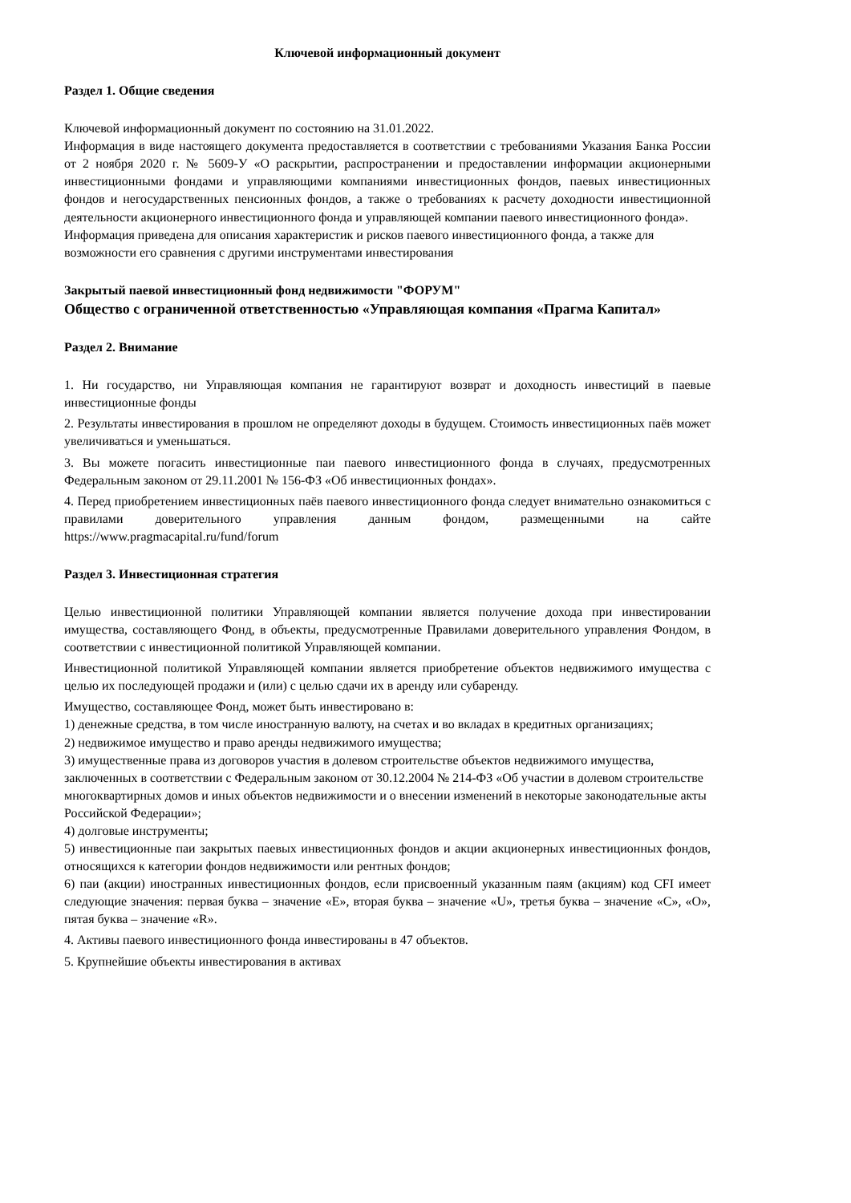Ключевой информационный документ
Раздел 1. Общие сведения
Ключевой информационный документ по состоянию на 31.01.2022.
Информация в виде настоящего документа предоставляется в соответствии с требованиями Указания Банка России от 2 ноября 2020 г. № 5609-У «О раскрытии, распространении и предоставлении информации акционерными инвестиционными фондами и управляющими компаниями инвестиционных фондов, паевых инвестиционных фондов и негосударственных пенсионных фондов, а также о требованиях к расчету доходности инвестиционной деятельности акционерного инвестиционного фонда и управляющей компании паевого инвестиционного фонда».
Информация приведена для описания характеристик и рисков паевого инвестиционного фонда, а также для возможности его сравнения с другими инструментами инвестирования
Закрытый паевой инвестиционный фонд недвижимости "ФОРУМ"
Общество с ограниченной ответственностью «Управляющая компания «Прагма Капитал»
Раздел 2. Внимание
1. Ни государство, ни Управляющая компания не гарантируют возврат и доходность инвестиций в паевые инвестиционные фонды
2. Результаты инвестирования в прошлом не определяют доходы в будущем. Стоимость инвестиционных паёв может увеличиваться и уменьшаться.
3. Вы можете погасить инвестиционные паи паевого инвестиционного фонда в случаях, предусмотренных Федеральным законом от 29.11.2001 № 156-ФЗ «Об инвестиционных фондах».
4. Перед приобретением инвестиционных паёв паевого инвестиционного фонда следует внимательно ознакомиться с правилами доверительного управления данным фондом, размещенными на сайте https://www.pragmacapital.ru/fund/forum
Раздел 3. Инвестиционная стратегия
Целью инвестиционной политики Управляющей компании является получение дохода при инвестировании имущества, составляющего Фонд, в объекты, предусмотренные Правилами доверительного управления Фондом, в соответствии с инвестиционной политикой Управляющей компании.
Инвестиционной политикой Управляющей компании является приобретение объектов недвижимого имущества с целью их последующей продажи и (или) с целью сдачи их в аренду или субаренду.
Имущество, составляющее Фонд, может быть инвестировано в:
1) денежные средства, в том числе иностранную валюту, на счетах и во вкладах в кредитных организациях;
2) недвижимое имущество и право аренды недвижимого имущества;
3) имущественные права из договоров участия в долевом строительстве объектов недвижимого имущества, заключенных в соответствии с Федеральным законом от 30.12.2004 № 214-ФЗ «Об участии в долевом строительстве многоквартирных домов и иных объектов недвижимости и о внесении изменений в некоторые законодательные акты Российской Федерации»;
4) долговые инструменты;
5) инвестиционные паи закрытых паевых инвестиционных фондов и акции акционерных инвестиционных фондов, относящихся к категории фондов недвижимости или рентных фондов;
6) паи (акции) иностранных инвестиционных фондов, если присвоенный указанным паям (акциям) код CFI имеет следующие значения: первая буква – значение «E», вторая буква – значение «U», третья буква – значение «C», «O», пятая буква – значение «R».
4. Активы паевого инвестиционного фонда инвестированы в 47 объектов.
5. Крупнейшие объекты инвестирования в активах